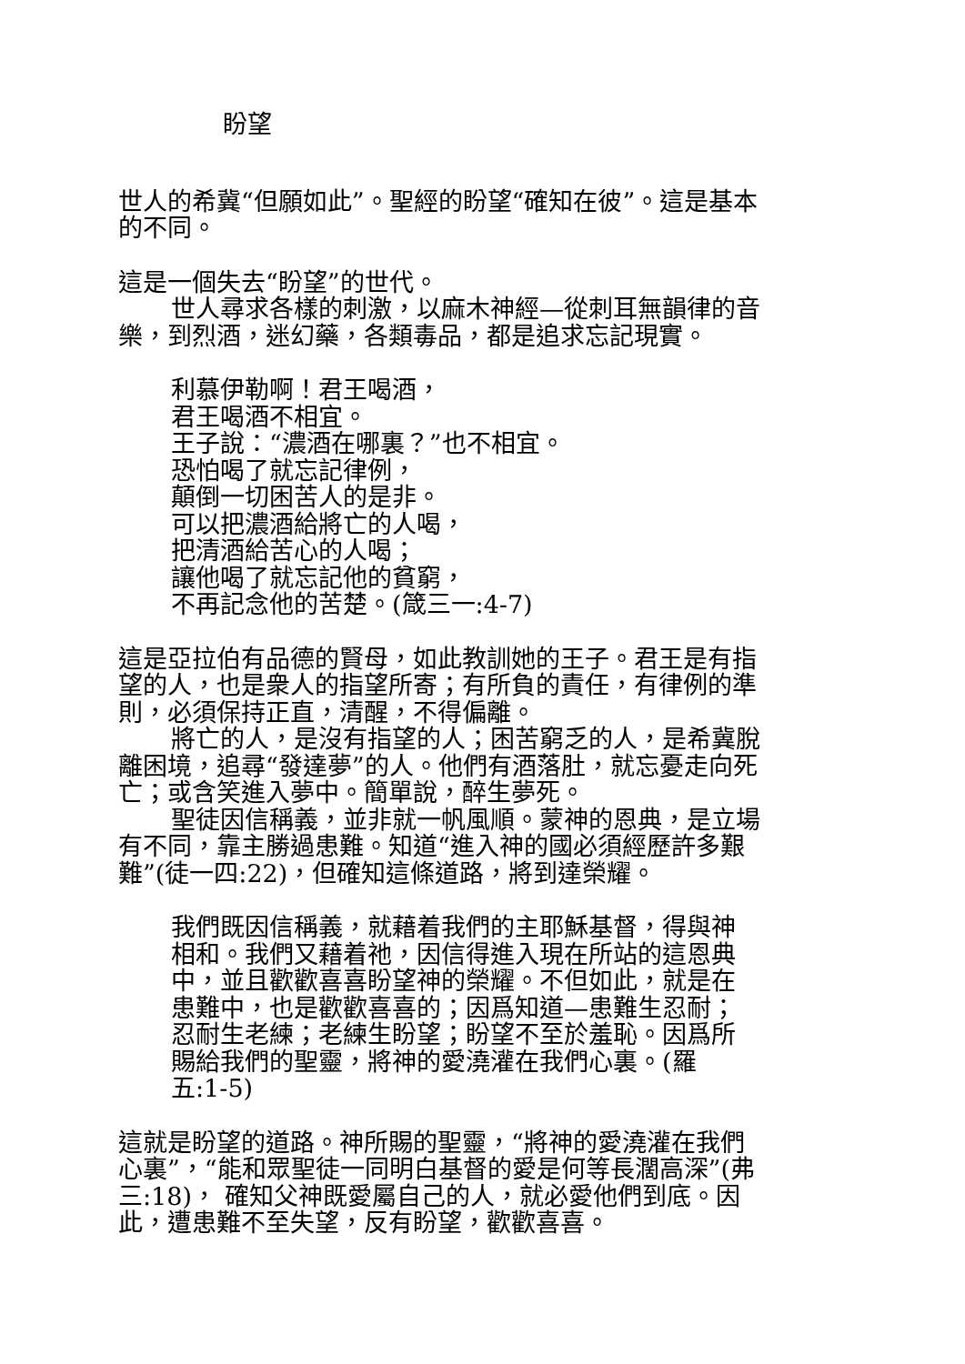盼望
世人的希冀“但願如此”。聖經的盼望“確知在彼”。這是基本的不同。
這是一個失去“盼望”的世代。
世人尋求各樣的刺激，以麻木神經—從刺耳無韻律的音樂，到烈酒，迷幻藥，各類毒品，都是追求忘記現實。
利慕伊勒啊！君王喝酒，
君王喝酒不相宜。
王子說：“濃酒在哪裏？”也不相宜。
恐怕喝了就忘記律例，
顛倒一切困苦人的是非。
可以把濃酒給將亡的人喝，
把清酒給苦心的人喝；
讓他喝了就忘記他的貧窮，
不再記念他的苦楚。(箴三一:4-7)
這是亞拉伯有品德的賢母，如此教訓她的王子。君王是有指望的人，也是衆人的指望所寄；有所負的責任，有律例的準則，必須保持正直，清醒，不得偏離。
將亡的人，是沒有指望的人；困苦窮乏的人，是希冀脫離困境，追尋“發達夢”的人。他們有酒落肚，就忘憂走向死亡；或含笑進入夢中。簡單說，醉生夢死。
聖徒因信稱義，並非就一帆風順。蒙神的恩典，是立場有不同，靠主勝過患難。知道“進入神的國必須經歷許多艱難”(徒一四:22)，但確知這條道路，將到達榮耀。
我們既因信稱義，就藉着我們的主耶穌基督，得與神相和。我們又藉着祂，因信得進入現在所站的這恩典中，並且歡歡喜喜盼望神的榮耀。不但如此，就是在患難中，也是歡歡喜喜的；因爲知道—患難生忍耐；忍耐生老練；老練生盼望；盼望不至於羞恥。因爲所賜給我們的聖靈，將神的愛澆灌在我們心裏。(羅五:1-5)
這就是盼望的道路。神所賜的聖靈，“將神的愛澆灌在我們心裏”，“能和眾聖徒一同明白基督的愛是何等長濶高深”(弗三:18)， 確知父神既愛屬自己的人，就必愛他們到底。因此，遭患難不至失望，反有盼望，歡歡喜喜。